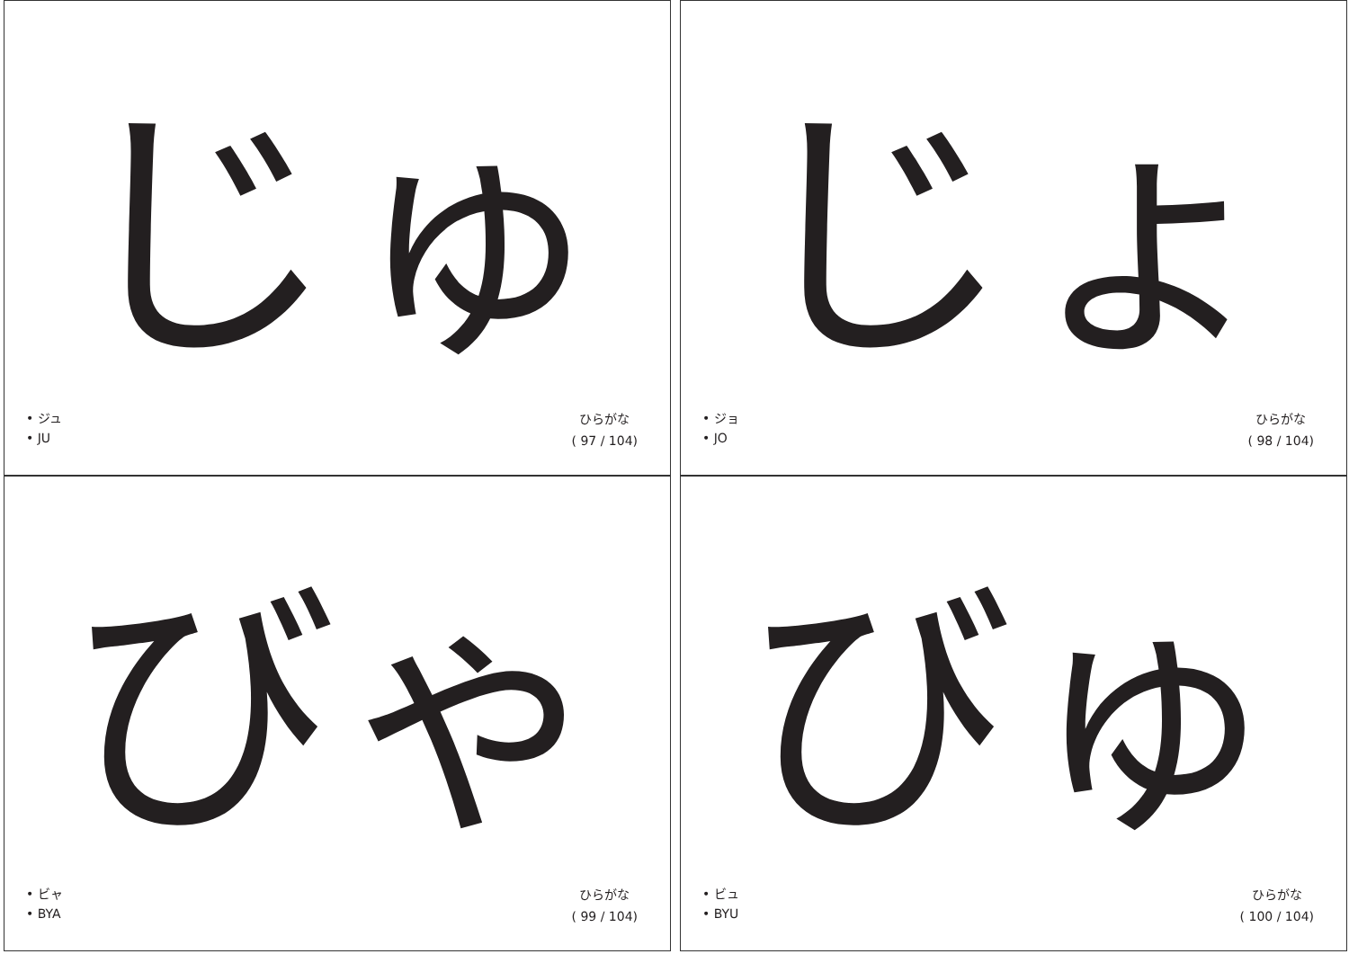じゅ
• ジュ
• JU
ひらがな
( 97 / 104)
じょ
• ジョ
• JO
ひらがな
( 98 / 104)
びゃ
• ビャ
• BYA
ひらがな
( 99 / 104)
びゅ
• ビュ
• BYU
ひらがな
( 100 / 104)